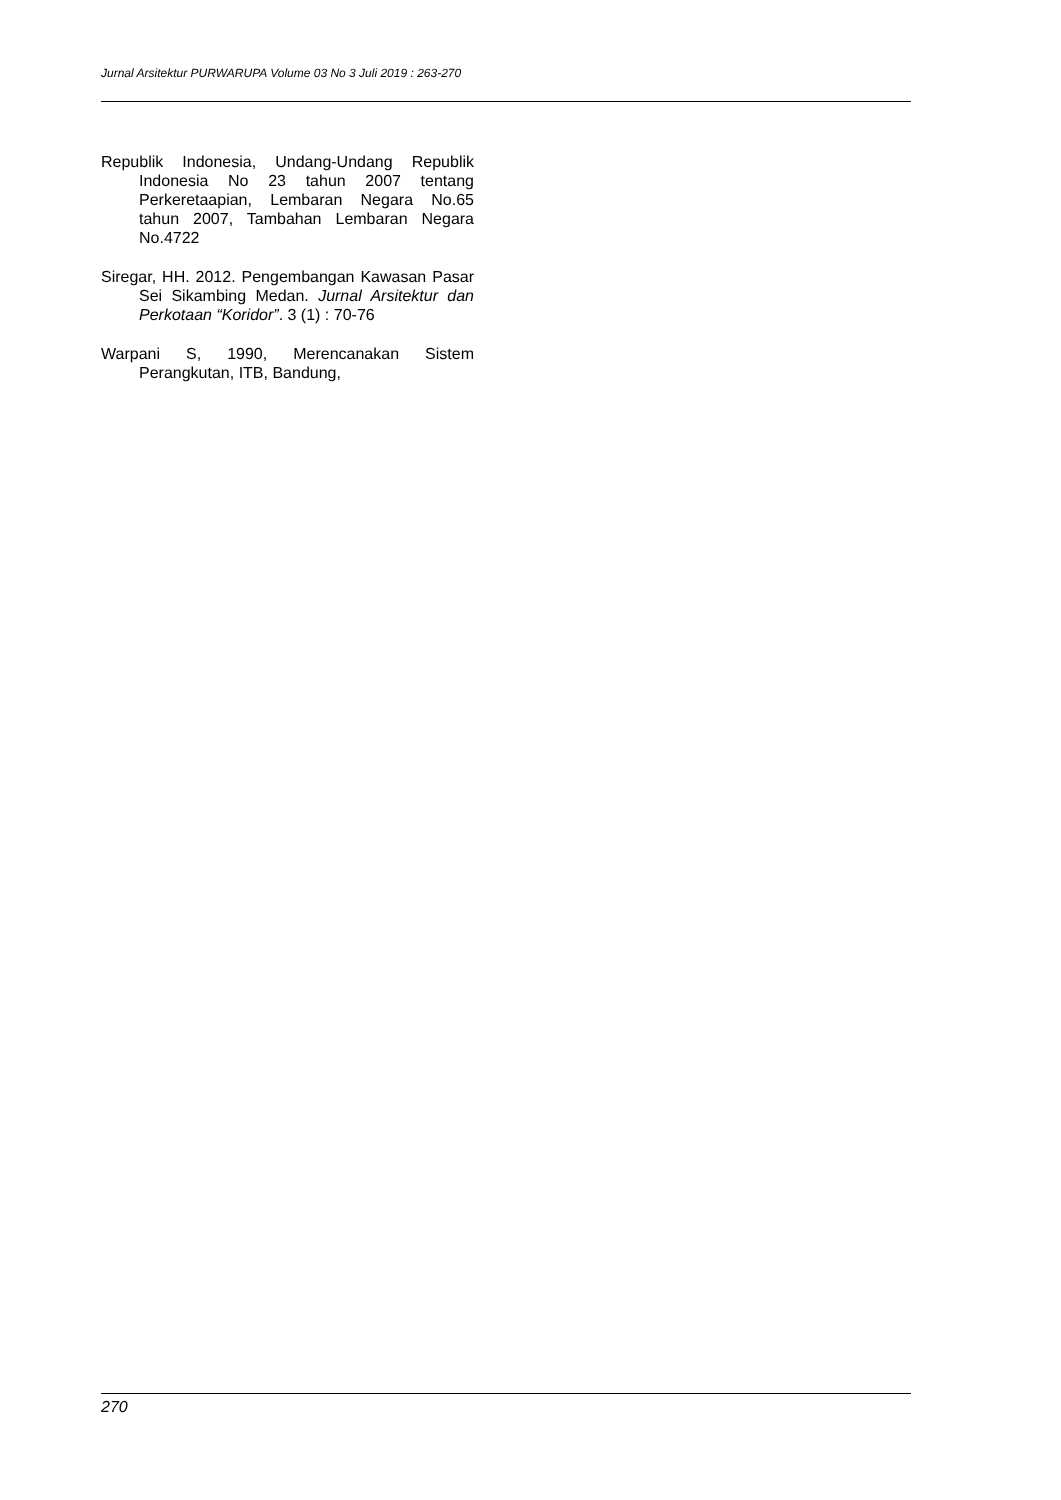Jurnal Arsitektur PURWARUPA Volume 03 No 3 Juli 2019 : 263-270
Republik Indonesia, Undang-Undang Republik Indonesia No 23 tahun 2007 tentang Perkeretaapian, Lembaran Negara No.65 tahun 2007, Tambahan Lembaran Negara No.4722
Siregar, HH. 2012. Pengembangan Kawasan Pasar Sei Sikambing Medan. Jurnal Arsitektur dan Perkotaan “Koridor”. 3 (1) : 70-76
Warpani S, 1990, Merencanakan Sistem Perangkutan, ITB, Bandung,
270